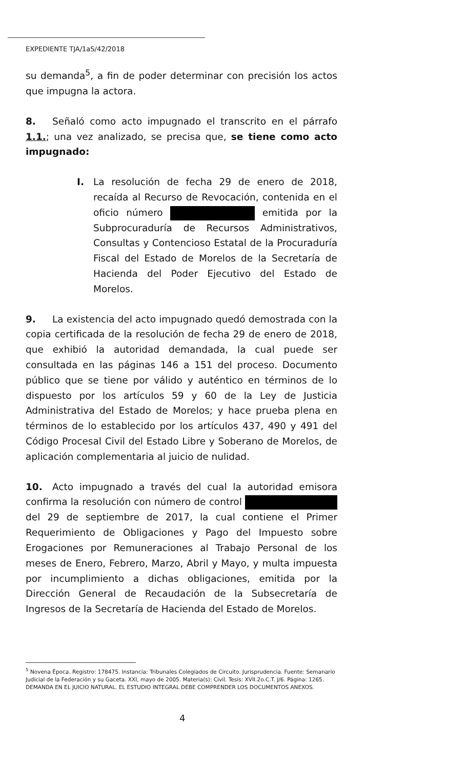EXPEDIENTE TJA/1aS/42/2018
su demanda<sup>5</sup>, a fin de poder determinar con precisión los actos que impugna la actora.
8. Señaló como acto impugnado el transcrito en el párrafo 1.1.; una vez analizado, se precisa que, se tiene como acto impugnado:
I. La resolución de fecha 29 de enero de 2018, recaída al Recurso de Revocación, contenida en el oficio número emitida por la Subprocuraduría de Recursos Administrativos, Consultas y Contencioso Estatal de la Procuraduría Fiscal del Estado de Morelos de la Secretaría de Hacienda del Poder Ejecutivo del Estado de Morelos.
9. La existencia del acto impugnado quedó demostrada con la copia certificada de la resolución de fecha 29 de enero de 2018, que exhibió la autoridad demandada, la cual puede ser consultada en las páginas 146 a 151 del proceso. Documento público que se tiene por válido y auténtico en términos de lo dispuesto por los artículos 59 y 60 de la Ley de Justicia Administrativa del Estado de Morelos; y hace prueba plena en términos de lo establecido por los artículos 437, 490 y 491 del Código Procesal Civil del Estado Libre y Soberano de Morelos, de aplicación complementaria al juicio de nulidad.
10. Acto impugnado a través del cual la autoridad emisora confirma la resolución con número de control del 29 de septiembre de 2017, la cual contiene el Primer Requerimiento de Obligaciones y Pago del Impuesto sobre Erogaciones por Remuneraciones al Trabajo Personal de los meses de Enero, Febrero, Marzo, Abril y Mayo, y multa impuesta por incumplimiento a dichas obligaciones, emitida por la Dirección General de Recaudación de la Subsecretaría de Ingresos de la Secretaría de Hacienda del Estado de Morelos.
<sup>5</sup> Novena Época. Registro: 178475. Instancia: Tribunales Colegiados de Circuito. Jurisprudencia. Fuente: Semanario Judicial de la Federación y su Gaceta. XXI, mayo de 2005. Materia(s): Civil. Tesis: XVII.2o.C.T. J/6. Página: 1265. DEMANDA EN EL JUICIO NATURAL. EL ESTUDIO INTEGRAL DEBE COMPRENDER LOS DOCUMENTOS ANEXOS.
4